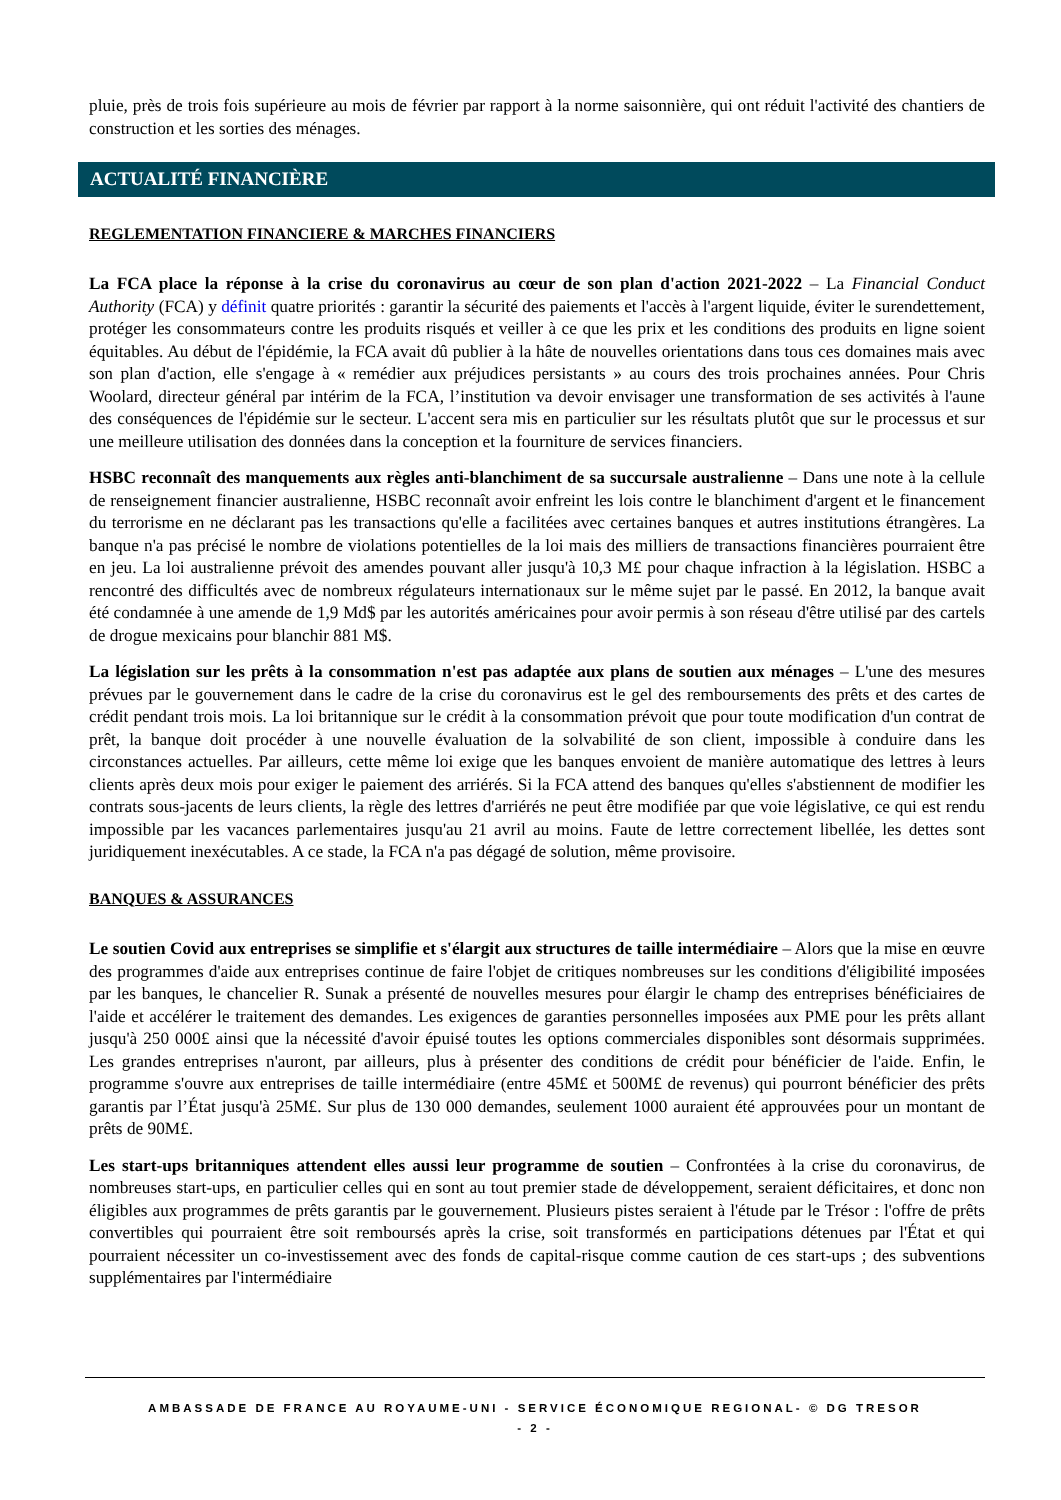pluie, près de trois fois supérieure au mois de février par rapport à la norme saisonnière, qui ont réduit l'activité des chantiers de construction et les sorties des ménages.
ACTUALITÉ FINANCIÈRE
REGLEMENTATION FINANCIERE & MARCHES FINANCIERS
La FCA place la réponse à la crise du coronavirus au cœur de son plan d'action 2021-2022 – La Financial Conduct Authority (FCA) y définit quatre priorités : garantir la sécurité des paiements et l'accès à l'argent liquide, éviter le surendettement, protéger les consommateurs contre les produits risqués et veiller à ce que les prix et les conditions des produits en ligne soient équitables. Au début de l'épidémie, la FCA avait dû publier à la hâte de nouvelles orientations dans tous ces domaines mais avec son plan d'action, elle s'engage à « remédier aux préjudices persistants » au cours des trois prochaines années. Pour Chris Woolard, directeur général par intérim de la FCA, l’institution va devoir envisager une transformation de ses activités à l'aune des conséquences de l'épidémie sur le secteur. L'accent sera mis en particulier sur les résultats plutôt que sur le processus et sur une meilleure utilisation des données dans la conception et la fourniture de services financiers.
HSBC reconnaît des manquements aux règles anti-blanchiment de sa succursale australienne – Dans une note à la cellule de renseignement financier australienne, HSBC reconnaît avoir enfreint les lois contre le blanchiment d'argent et le financement du terrorisme en ne déclarant pas les transactions qu'elle a facilitées avec certaines banques et autres institutions étrangères. La banque n'a pas précisé le nombre de violations potentielles de la loi mais des milliers de transactions financières pourraient être en jeu. La loi australienne prévoit des amendes pouvant aller jusqu'à 10,3 M£ pour chaque infraction à la législation. HSBC a rencontré des difficultés avec de nombreux régulateurs internationaux sur le même sujet par le passé. En 2012, la banque avait été condamnée à une amende de 1,9 Md$ par les autorités américaines pour avoir permis à son réseau d'être utilisé par des cartels de drogue mexicains pour blanchir 881 M$.
La législation sur les prêts à la consommation n'est pas adaptée aux plans de soutien aux ménages – L'une des mesures prévues par le gouvernement dans le cadre de la crise du coronavirus est le gel des remboursements des prêts et des cartes de crédit pendant trois mois. La loi britannique sur le crédit à la consommation prévoit que pour toute modification d'un contrat de prêt, la banque doit procéder à une nouvelle évaluation de la solvabilité de son client, impossible à conduire dans les circonstances actuelles. Par ailleurs, cette même loi exige que les banques envoient de manière automatique des lettres à leurs clients après deux mois pour exiger le paiement des arriérés. Si la FCA attend des banques qu'elles s'abstiennent de modifier les contrats sous-jacents de leurs clients, la règle des lettres d'arriérés ne peut être modifiée par que voie législative, ce qui est rendu impossible par les vacances parlementaires jusqu'au 21 avril au moins. Faute de lettre correctement libellée, les dettes sont juridiquement inexécutables. A ce stade, la FCA n'a pas dégagé de solution, même provisoire.
BANQUES & ASSURANCES
Le soutien Covid aux entreprises se simplifie et s'élargit aux structures de taille intermédiaire – Alors que la mise en œuvre des programmes d'aide aux entreprises continue de faire l'objet de critiques nombreuses sur les conditions d'éligibilité imposées par les banques, le chancelier R. Sunak a présenté de nouvelles mesures pour élargir le champ des entreprises bénéficiaires de l'aide et accélérer le traitement des demandes. Les exigences de garanties personnelles imposées aux PME pour les prêts allant jusqu'à 250 000£ ainsi que la nécessité d'avoir épuisé toutes les options commerciales disponibles sont désormais supprimées. Les grandes entreprises n'auront, par ailleurs, plus à présenter des conditions de crédit pour bénéficier de l'aide. Enfin, le programme s'ouvre aux entreprises de taille intermédiaire (entre 45M£ et 500M£ de revenus) qui pourront bénéficier des prêts garantis par l’État jusqu'à 25M£. Sur plus de 130 000 demandes, seulement 1000 auraient été approuvées pour un montant de prêts de 90M£.
Les start-ups britanniques attendent elles aussi leur programme de soutien – Confrontées à la crise du coronavirus, de nombreuses start-ups, en particulier celles qui en sont au tout premier stade de développement, seraient déficitaires, et donc non éligibles aux programmes de prêts garantis par le gouvernement. Plusieurs pistes seraient à l'étude par le Trésor : l'offre de prêts convertibles qui pourraient être soit remboursés après la crise, soit transformés en participations détenues par l'État et qui pourraient nécessiter un co-investissement avec des fonds de capital-risque comme caution de ces start-ups ; des subventions supplémentaires par l'intermédiaire
AMBASSADE DE FRANCE AU ROYAUME-UNI - SERVICE ÉCONOMIQUE REGIONAL- © DG TRESOR
- 2 -